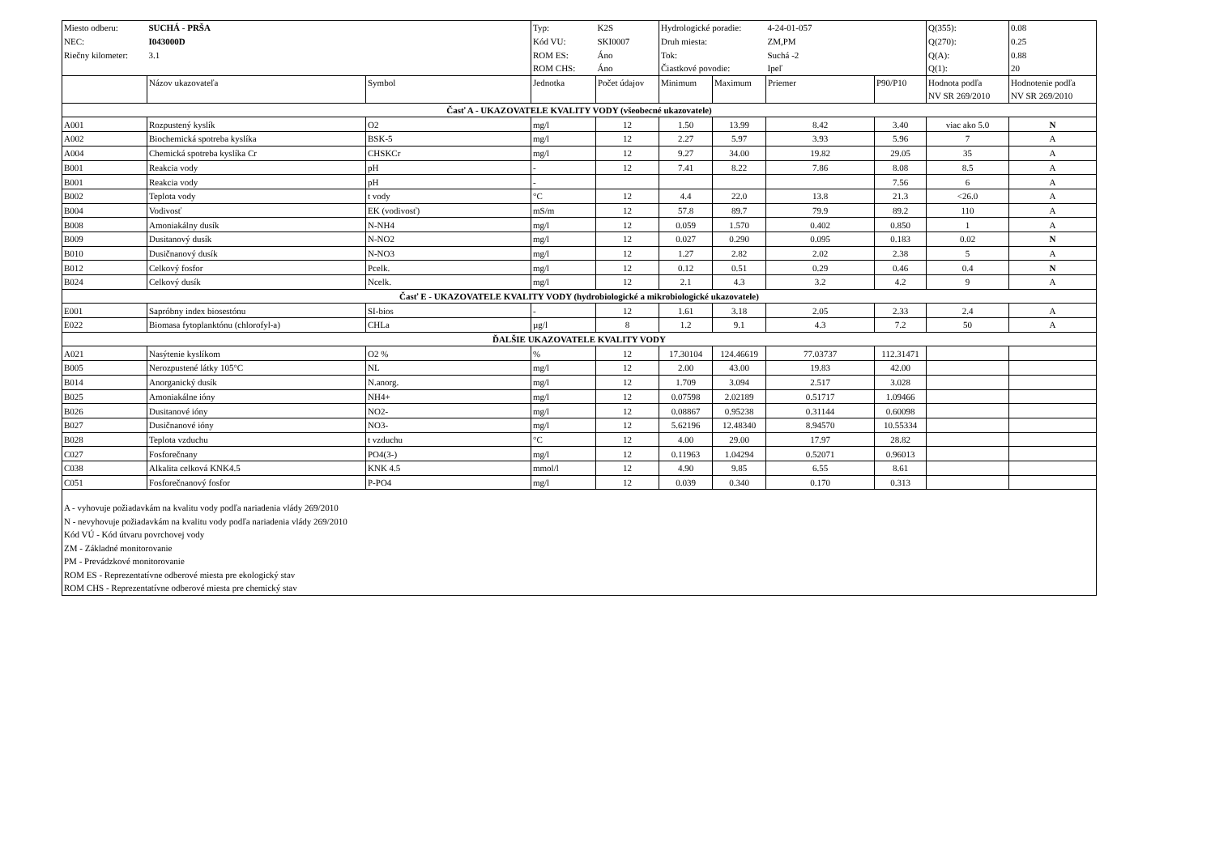| Miesto odberu: | SUCHÁ - PRŠA | | Typ: | K2S | Hydrologické poradie: | | 4-24-01-057 | | Q(355): | 0.08 |
| NEC: | I043000D | | Kód VU: | SKI0007 | Druh miesta: | | ZM,PM | | Q(270): | 0.25 |
| Riečny kilometer: | 3.1 | | ROM ES: | Áno | Tok: | | Suchá -2 | | Q(A): | 0.88 |
| | | | ROM CHS: | Áno | Čiastkové povodie: | | Ipeľ | | Q(1): | 20 |
| | Názov ukazovateľa | Symbol | Jednotka | Počet údajov | Minimum | Maximum | Priemer | P90/P10 | Hodnota podľa NV SR 269/2010 | Hodnotenie podľa NV SR 269/2010 |
| Časť A - UKAZOVATELE KVALITY VODY (všeobecné ukazovatele) | | | | | | | | | | |
| A001 | Rozpustený kyslík | O2 | mg/l | 12 | 1.50 | 13.99 | 8.42 | 3.40 | viac ako 5.0 | N |
| A002 | Biochemická spotreba kyslíka | BSK-5 | mg/l | 12 | 2.27 | 5.97 | 3.93 | 5.96 | 7 | A |
| A004 | Chemická spotreba kyslíka Cr | CHSKCr | mg/l | 12 | 9.27 | 34.00 | 19.82 | 29.05 | 35 | A |
| B001 | Reakcia vody | pH | - | 12 | 7.41 | 8.22 | 7.86 | 8.08 | 8.5 | A |
| B001 | Reakcia vody | pH | - | | | | | 7.56 | 6 | A |
| B002 | Teplota vody | t vody | °C | 12 | 4.4 | 22.0 | 13.8 | 21.3 | <26.0 | A |
| B004 | Vodivosť | EK (vodivosť) | mS/m | 12 | 57.8 | 89.7 | 79.9 | 89.2 | 110 | A |
| B008 | Amoniakálny dusík | N-NH4 | mg/l | 12 | 0.059 | 1.570 | 0.402 | 0.850 | 1 | A |
| B009 | Dusitanový dusík | N-NO2 | mg/l | 12 | 0.027 | 0.290 | 0.095 | 0.183 | 0.02 | N |
| B010 | Dusičnanový dusík | N-NO3 | mg/l | 12 | 1.27 | 2.82 | 2.02 | 2.38 | 5 | A |
| B012 | Celkový fosfor | Pcelk. | mg/l | 12 | 0.12 | 0.51 | 0.29 | 0.46 | 0.4 | N |
| B024 | Celkový dusík | Ncelk. | mg/l | 12 | 2.1 | 4.3 | 3.2 | 4.2 | 9 | A |
| Časť E - UKAZOVATELE KVALITY VODY (hydrobiologické a mikrobiologické ukazovatele) | | | | | | | | | | |
| E001 | Sapróbny index biosestónu | SI-bios | - | 12 | 1.61 | 3.18 | 2.05 | 2.33 | 2.4 | A |
| E022 | Biomasa fytoplanktónu (chlorofyl-a) | CHLa | µg/l | 8 | 1.2 | 9.1 | 4.3 | 7.2 | 50 | A |
| ĎALŠIE UKAZOVATELE KVALITY VODY | | | | | | | | | | |
| A021 | Nasýtenie kyslíkom | O2 % | % | 12 | 17.30104 | 124.46619 | 77.03737 | 112.31471 | | |
| B005 | Nerozpustené látky 105°C | NL | mg/l | 12 | 2.00 | 43.00 | 19.83 | 42.00 | | |
| B014 | Anorganický dusík | N.anorg. | mg/l | 12 | 1.709 | 3.094 | 2.517 | 3.028 | | |
| B025 | Amoniakálne ióny | NH4+ | mg/l | 12 | 0.07598 | 2.02189 | 0.51717 | 1.09466 | | |
| B026 | Dusitanové ióny | NO2- | mg/l | 12 | 0.08867 | 0.95238 | 0.31144 | 0.60098 | | |
| B027 | Dusičnanové ióny | NO3- | mg/l | 12 | 5.62196 | 12.48340 | 8.94570 | 10.55334 | | |
| B028 | Teplota vzduchu | t vzduchu | °C | 12 | 4.00 | 29.00 | 17.97 | 28.82 | | |
| C027 | Fosforečnany | PO4(3-) | mg/l | 12 | 0.11963 | 1.04294 | 0.52071 | 0.96013 | | |
| C038 | Alkalita celková KNK4.5 | KNK 4.5 | mmol/l | 12 | 4.90 | 9.85 | 6.55 | 8.61 | | |
| C051 | Fosforečnanový fosfor | P-PO4 | mg/l | 12 | 0.039 | 0.340 | 0.170 | 0.313 | | |
| A - vyhovuje požiadavkám na kvalitu vody podľa nariadenia vlády 269/2010 N - nevyhovuje požiadavkám na kvalitu vody podľa nariadenia vlády 269/2010 Kód VÚ - Kód útvaru povrchovej vody ZM - Základné monitorovanie PM - Prevádzkové monitorovanie ROM ES - Reprezentatívne odberové miesta pre ekologický stav ROM CHS - Reprezentatívne odberové miesta pre chemický stav | | | | | | | | | | |